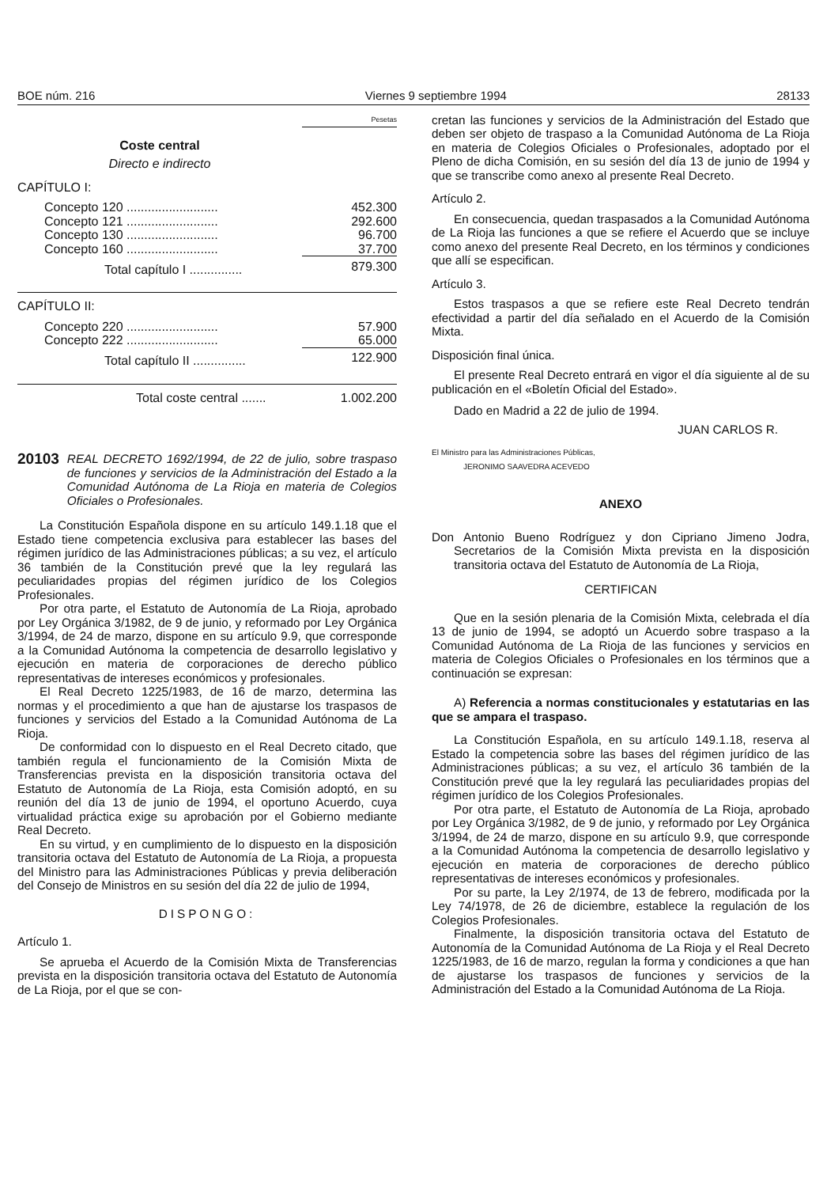BOE núm. 216 Viernes 9 septiembre 1994 28133
| | Pesetas |
| Coste central | |
| Directo e indirecto | |
| CAPÍTULO I: | |
| Concepto 120 .......................... | 452.300 |
| Concepto 121 .......................... | 292.600 |
| Concepto 130 .......................... | 96.700 |
| Concepto 160 .......................... | 37.700 |
| Total capítulo I ............... | 879.300 |
| CAPÍTULO II: | |
| Concepto 220 .......................... | 57.900 |
| Concepto 222 .......................... | 65.000 |
| Total capítulo II ............... | 122.900 |
| Total coste central ....... | 1.002.200 |
20103 REAL DECRETO 1692/1994, de 22 de julio, sobre traspaso de funciones y servicios de la Administración del Estado a la Comunidad Autónoma de La Rioja en materia de Colegios Oficiales o Profesionales.
La Constitución Española dispone en su artículo 149.1.18 que el Estado tiene competencia exclusiva para establecer las bases del régimen jurídico de las Administraciones públicas; a su vez, el artículo 36 también de la Constitución prevé que la ley regulará las peculiaridades propias del régimen jurídico de los Colegios Profesionales.
Por otra parte, el Estatuto de Autonomía de La Rioja, aprobado por Ley Orgánica 3/1982, de 9 de junio, y reformado por Ley Orgánica 3/1994, de 24 de marzo, dispone en su artículo 9.9, que corresponde a la Comunidad Autónoma la competencia de desarrollo legislativo y ejecución en materia de corporaciones de derecho público representativas de intereses económicos y profesionales.
El Real Decreto 1225/1983, de 16 de marzo, determina las normas y el procedimiento a que han de ajustarse los traspasos de funciones y servicios del Estado a la Comunidad Autónoma de La Rioja.
De conformidad con lo dispuesto en el Real Decreto citado, que también regula el funcionamiento de la Comisión Mixta de Transferencias prevista en la disposición transitoria octava del Estatuto de Autonomía de La Rioja, esta Comisión adoptó, en su reunión del día 13 de junio de 1994, el oportuno Acuerdo, cuya virtualidad práctica exige su aprobación por el Gobierno mediante Real Decreto.
En su virtud, y en cumplimiento de lo dispuesto en la disposición transitoria octava del Estatuto de Autonomía de La Rioja, a propuesta del Ministro para las Administraciones Públicas y previa deliberación del Consejo de Ministros en su sesión del día 22 de julio de 1994,
DISPONGO:
Artículo 1.
Se aprueba el Acuerdo de la Comisión Mixta de Transferencias prevista en la disposición transitoria octava del Estatuto de Autonomía de La Rioja, por el que se con-
cretan las funciones y servicios de la Administración del Estado que deben ser objeto de traspaso a la Comunidad Autónoma de La Rioja en materia de Colegios Oficiales o Profesionales, adoptado por el Pleno de dicha Comisión, en su sesión del día 13 de junio de 1994 y que se transcribe como anexo al presente Real Decreto.
Artículo 2.
En consecuencia, quedan traspasados a la Comunidad Autónoma de La Rioja las funciones a que se refiere el Acuerdo que se incluye como anexo del presente Real Decreto, en los términos y condiciones que allí se especifican.
Artículo 3.
Estos traspasos a que se refiere este Real Decreto tendrán efectividad a partir del día señalado en el Acuerdo de la Comisión Mixta.
Disposición final única.
El presente Real Decreto entrará en vigor el día siguiente al de su publicación en el «Boletín Oficial del Estado».
Dado en Madrid a 22 de julio de 1994.
JUAN CARLOS R.
El Ministro para las Administraciones Públicas,
JERONIMO SAAVEDRA ACEVEDO
ANEXO
Don Antonio Bueno Rodríguez y don Cipriano Jimeno Jodra, Secretarios de la Comisión Mixta prevista en la disposición transitoria octava del Estatuto de Autonomía de La Rioja,
CERTIFICAN
Que en la sesión plenaria de la Comisión Mixta, celebrada el día 13 de junio de 1994, se adoptó un Acuerdo sobre traspaso a la Comunidad Autónoma de La Rioja de las funciones y servicios en materia de Colegios Oficiales o Profesionales en los términos que a continuación se expresan:
A) Referencia a normas constitucionales y estatutarias en las que se ampara el traspaso.
La Constitución Española, en su artículo 149.1.18, reserva al Estado la competencia sobre las bases del régimen jurídico de las Administraciones públicas; a su vez, el artículo 36 también de la Constitución prevé que la ley regulará las peculiaridades propias del régimen jurídico de los Colegios Profesionales.
Por otra parte, el Estatuto de Autonomía de La Rioja, aprobado por Ley Orgánica 3/1982, de 9 de junio, y reformado por Ley Orgánica 3/1994, de 24 de marzo, dispone en su artículo 9.9, que corresponde a la Comunidad Autónoma la competencia de desarrollo legislativo y ejecución en materia de corporaciones de derecho público representativas de intereses económicos y profesionales.
Por su parte, la Ley 2/1974, de 13 de febrero, modificada por la Ley 74/1978, de 26 de diciembre, establece la regulación de los Colegios Profesionales.
Finalmente, la disposición transitoria octava del Estatuto de Autonomía de la Comunidad Autónoma de La Rioja y el Real Decreto 1225/1983, de 16 de marzo, regulan la forma y condiciones a que han de ajustarse los traspasos de funciones y servicios de la Administración del Estado a la Comunidad Autónoma de La Rioja.